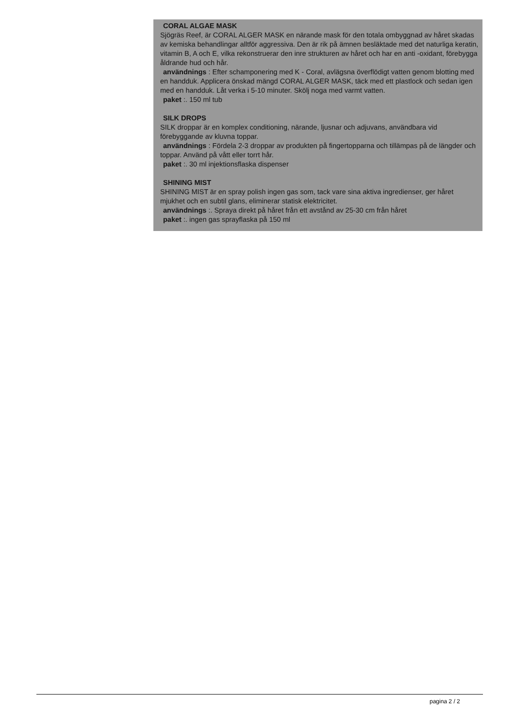CORAL ALGAE MASK
Sjögräs Reef, är CORAL ALGER MASK en närande mask för den totala ombyggnad av håret skadas av kemiska behandlingar alltför aggressiva. Den är rik på ämnen besläktade med det naturliga keratin, vitamin B, A och E, vilka rekonstruerar den inre strukturen av håret och har en anti -oxidant, förebygga åldrande hud och hår.
användnings : Efter schamponering med K - Coral, avlägsna överflödigt vatten genom blotting med en handduk. Applicera önskad mängd CORAL ALGER MASK, täck med ett plastlock och sedan igen med en handduk. Låt verka i 5-10 minuter. Skölj noga med varmt vatten.
paket :. 150 ml tub
SILK DROPS
SILK droppar är en komplex conditioning, närande, ljusnar och adjuvans, användbara vid förebyggande av kluvna toppar.
användnings : Fördela 2-3 droppar av produkten på fingertopparna och tillämpas på de längder och toppar. Använd på vått eller torrt hår.
paket :. 30 ml injektionsflaska dispenser
SHINING MIST
SHINING MIST är en spray polish ingen gas som, tack vare sina aktiva ingredienser, ger håret mjukhet och en subtil glans, eliminerar statisk elektricitet.
användnings :. Spraya direkt på håret från ett avstånd av 25-30 cm från håret
paket :. ingen gas sprayflaska på 150 ml
pagina 2 / 2